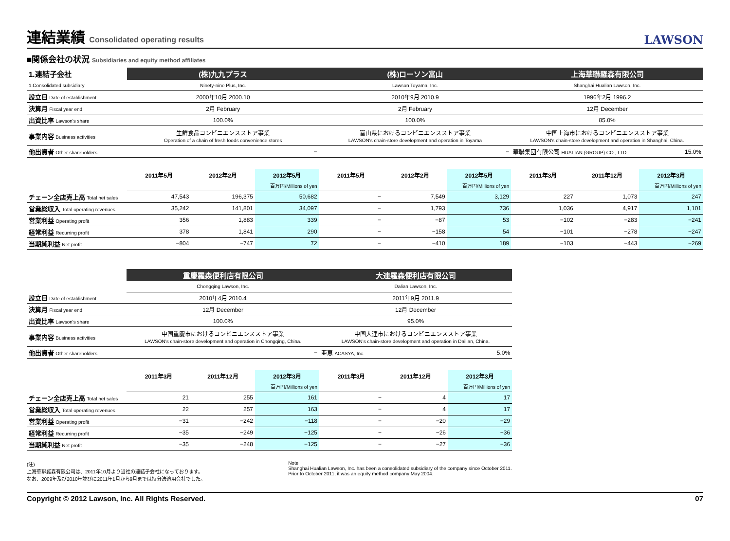連結業績 Consolidated operating results
LAWSON
■関係会社の状況 Subsidiaries and equity method affiliates
| 1.連結子会社 | (株)九九プラス | | | (株)ローソン富山 | | | 上海華聯羅森有限公司 | | |
| 1.Consolidated subsidiary | Ninety-nine Plus, Inc. | | | Lawson Toyama, Inc. | | | Shanghai Hualian Lawson, Inc. | | |
| 設立日 Date of establishment | 2000年10月 2000.10 | | | 2010年9月 2010.9 | | | 1996年2月 1996.2 | | |
| 決算月 Fiscal year end | 2月 February | | | 2月 February | | | 12月 December | | |
| 出資比率 Lawson's share | 100.0% | | | 100.0% | | | 85.0% | | |
| 事業内容 Business activities | 生鮮食品コンビニエンスストア事業 Operation of a chain of fresh foods convenience stores | | | 富山県におけるコンビニエンスストア事業 LAWSON's chain-store development and operation in Toyama | | | 中国上海市におけるコンビニエンスストア事業 LAWSON's chain-store development and operation in Shanghai, China. | | |
| 他出資者 Other shareholders | − | | | − | | | 華聯集団有限公司 HUALIAN (GROUP) CO., LTD | | 15.0% |
| | 2011年5月 | 2012年2月 | 2012年5月 | 2011年5月 | 2012年2月 | 2012年5月 | 2011年3月 | 2011年12月 | 2012年3月 |
| | | | 百万円/Millions of yen | | | 百万円/Millions of yen | | | 百万円/Millions of yen |
| チェーン全店売上高 Total net sales | 47,543 | 196,375 | 50,682 | − | 7,549 | 3,129 | 227 | 1,073 | 247 |
| 営業総収入 Total operating revenues | 35,242 | 141,801 | 34,097 | − | 1,793 | 736 | 1,036 | 4,917 | 1,101 |
| 営業利益 Operating profit | 356 | 1,883 | 339 | − | −87 | 53 | −102 | −283 | −241 |
| 経常利益 Recurring profit | 378 | 1,841 | 290 | − | −158 | 54 | −101 | −278 | −247 |
| 当期純利益 Net profit | −804 | −747 | 72 | − | −410 | 189 | −103 | −443 | −269 |
| | 重慶羅森便利店有限公司 | | | 大連羅森便利店有限公司 | | |
| | Chongqing Lawson, Inc. | | | Dalian Lawson, Inc. | | |
| 設立日 Date of establishment | 2010年4月 2010.4 | | | 2011年9月 2011.9 | | |
| 決算月 Fiscal year end | 12月 December | | | 12月 December | | |
| 出資比率 Lawson's share | 100.0% | | | 95.0% | | |
| 事業内容 Business activities | 中国重慶市におけるコンビニエンスストア事業 LAWSON's chain-store development and operation in Chongqing, China. | | | 中国大連市におけるコンビニエンスストア事業 LAWSON's chain-store development and operation in Dailian, China. | | |
| 他出資者 Other shareholders | − | | | 亜恵 ACASYA, Inc. | | 5.0% |
| | 2011年3月 | 2011年12月 | 2012年3月 | 2011年3月 | 2011年12月 | 2012年3月 |
| | | | 百万円/Millions of yen | | | 百万円/Millions of yen |
| チェーン全店売上高 Total net sales | 21 | 255 | 161 | − | 4 | 17 |
| 営業総収入 Total operating revenues | 22 | 257 | 163 | − | 4 | 17 |
| 営業利益 Operating profit | −31 | −242 | −118 | − | −20 | −29 |
| 経常利益 Recurring profit | −35 | −249 | −125 | − | −26 | −36 |
| 当期純利益 Net profit | −35 | −248 | −125 | − | −27 | −36 |
(注)
上海華聯羅森有限公司は、2011年10月より当社の連結子会社になっております。
なお、2009年及び2010年並びに2011年1月から9月までは持分法適用会社でした。
Note
Shanghai Hualian Lawson, Inc. has been a consolidated subsidiary of the company since October 2011.
Prior to October 2011, it was an equity method company May 2004.
Copyright © 2012 Lawson, Inc. All Rights Reserved. 07